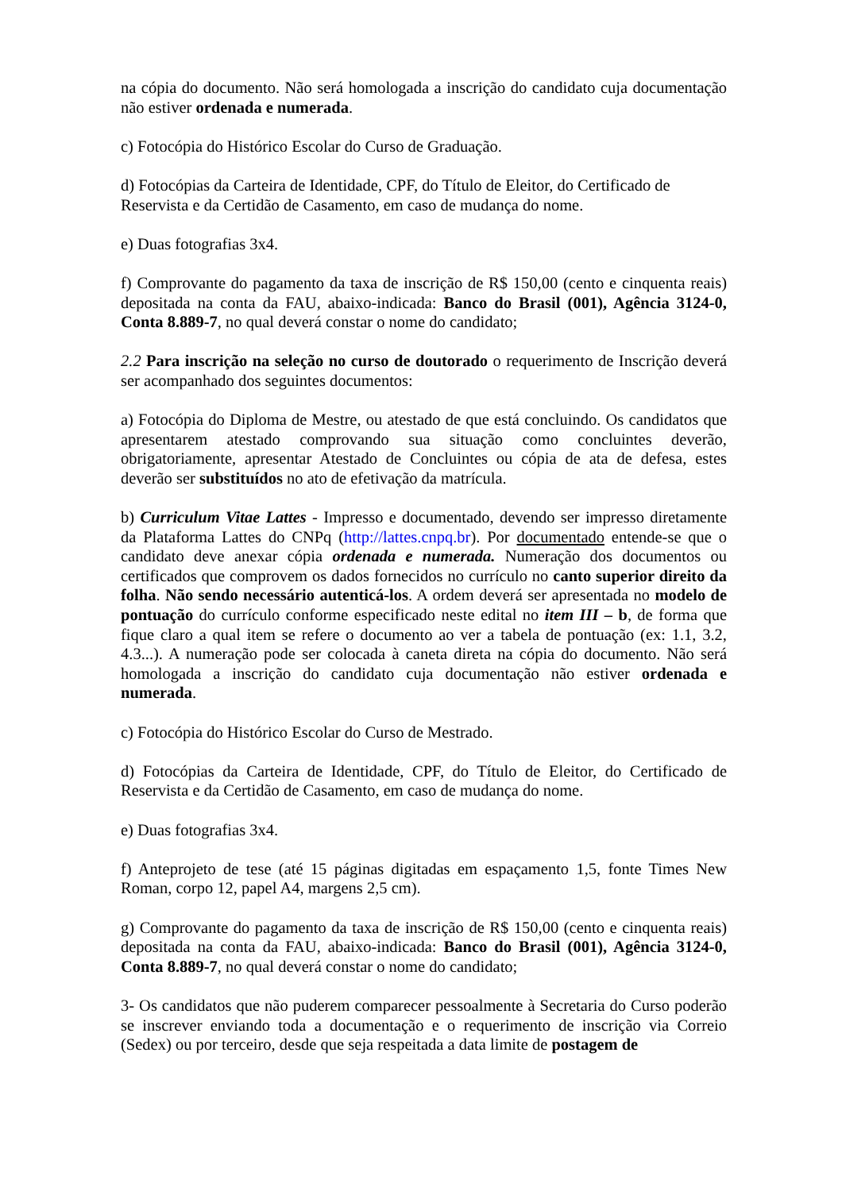na cópia do documento. Não será homologada a inscrição do candidato cuja documentação não estiver ordenada e numerada.
c) Fotocópia do Histórico Escolar do Curso de Graduação.
d) Fotocópias da Carteira de Identidade, CPF, do Título de Eleitor, do Certificado de Reservista e da Certidão de Casamento, em caso de mudança do nome.
e) Duas fotografias 3x4.
f) Comprovante do pagamento da taxa de inscrição de R$ 150,00 (cento e cinquenta reais) depositada na conta da FAU, abaixo-indicada: Banco do Brasil (001), Agência 3124-0, Conta 8.889-7, no qual deverá constar o nome do candidato;
2.2 Para inscrição na seleção no curso de doutorado o requerimento de Inscrição deverá ser acompanhado dos seguintes documentos:
a) Fotocópia do Diploma de Mestre, ou atestado de que está concluindo. Os candidatos que apresentarem atestado comprovando sua situação como concluintes deverão, obrigatoriamente, apresentar Atestado de Concluintes ou cópia de ata de defesa, estes deverão ser substituídos no ato de efetivação da matrícula.
b) Curriculum Vitae Lattes - Impresso e documentado, devendo ser impresso diretamente da Plataforma Lattes do CNPq (http://lattes.cnpq.br). Por documentado entende-se que o candidato deve anexar cópia ordenada e numerada. Numeração dos documentos ou certificados que comprovem os dados fornecidos no currículo no canto superior direito da folha. Não sendo necessário autenticá-los. A ordem deverá ser apresentada no modelo de pontuação do currículo conforme especificado neste edital no item III – b, de forma que fique claro a qual item se refere o documento ao ver a tabela de pontuação (ex: 1.1, 3.2, 4.3...). A numeração pode ser colocada à caneta direta na cópia do documento. Não será homologada a inscrição do candidato cuja documentação não estiver ordenada e numerada.
c) Fotocópia do Histórico Escolar do Curso de Mestrado.
d) Fotocópias da Carteira de Identidade, CPF, do Título de Eleitor, do Certificado de Reservista e da Certidão de Casamento, em caso de mudança do nome.
e) Duas fotografias 3x4.
f) Anteprojeto de tese (até 15 páginas digitadas em espaçamento 1,5, fonte Times New Roman, corpo 12, papel A4, margens 2,5 cm).
g) Comprovante do pagamento da taxa de inscrição de R$ 150,00 (cento e cinquenta reais) depositada na conta da FAU, abaixo-indicada: Banco do Brasil (001), Agência 3124-0, Conta 8.889-7, no qual deverá constar o nome do candidato;
3- Os candidatos que não puderem comparecer pessoalmente à Secretaria do Curso poderão se inscrever enviando toda a documentação e o requerimento de inscrição via Correio (Sedex) ou por terceiro, desde que seja respeitada a data limite de postagem de